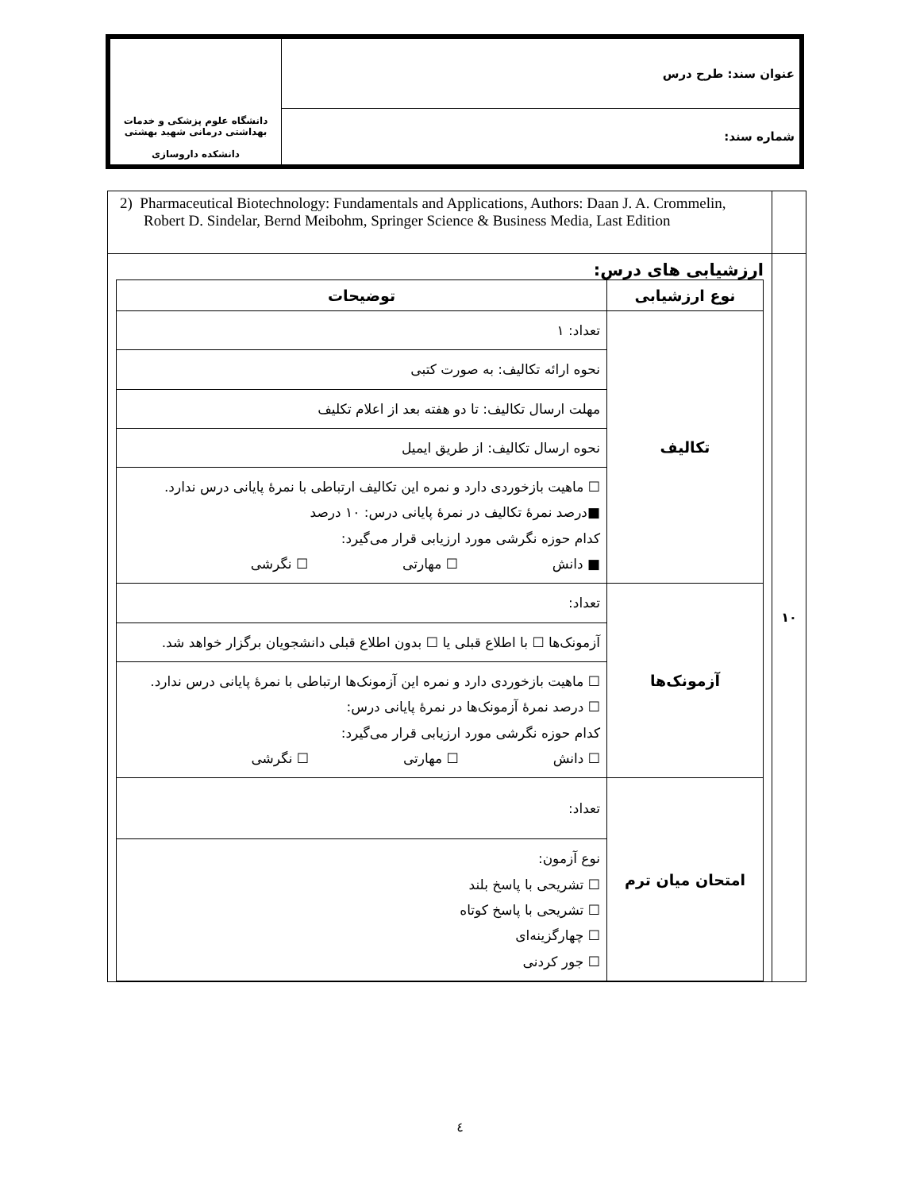| عنوان سند: طرح درس | دانشگاه علوم پزشکی و خدمات بهداشتی درمانی شهید بهشتی دانشکده داروسازی |
| شماره سند: | |
| | 2) Pharmaceutical Biotechnology: Fundamentals and Applications, Authors: Daan J. A. Crommelin, Robert D. Sindelar, Bernd Meibohm, Springer Science & Business Media, Last Edition |
| ۱۰ | ارزشیابی های درس: / نوع ارزشیابی / توضیحات / / --- / --- / / تکالیف / تعداد: ۱ / / / نحوه ارائه تکالیف: به صورت کتبی / / / مهلت ارسال تکالیف: تا دو هفته بعد از اعلام تکلیف / / / نحوه ارسال تکالیف: از طریق ایمیل / / / ☐ ماهیت بازخوردی دارد و نمره این تکالیف ارتباطی با نمرۀ پایانی درس ندارد. ■درصد نمرۀ تکالیف در نمرۀ پایانی درس: ۱۰ درصد کدام حوزه نگرشی مورد ارزیابی قرار می‌گیرد: ■ دانش ☐ مهارتی ☐ نگرشی / / آزمونک‌ها / تعداد: / / / آزمونک‌ها ☐ با اطلاع قبلی یا ☐ بدون اطلاع قبلی دانشجویان برگزار خواهد شد. / / / ☐ ماهیت بازخوردی دارد و نمره این آزمونک‌ها ارتباطی با نمرۀ پایانی درس ندارد. ☐ درصد نمرۀ آزمونک‌ها در نمرۀ پایانی درس: کدام حوزه نگرشی مورد ارزیابی قرار می‌گیرد: ☐ دانش ☐ مهارتی ☐ نگرشی / / امتحان میان ترم / تعداد: / / / نوع آزمون: ☐ تشریحی با پاسخ بلند ☐ تشریحی با پاسخ کوتاه ☐ چهارگزینه‌ای ☐ جور کردنی / |
٤